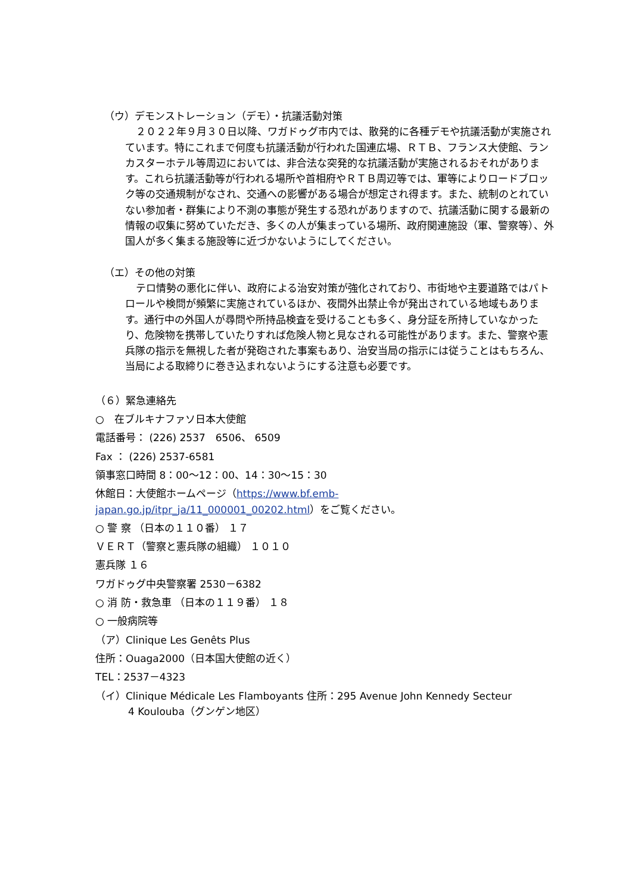（ウ）デモンストレーション（デモ）・抗議活動対策
２０２２年９月３０日以降、ワガドゥグ市内では、散発的に各種デモや抗議活動が実施されています。特にこれまで何度も抗議活動が行われた国連広場、ＲＴＢ、フランス大使館、ランカスターホテル等周辺においては、非合法な突発的な抗議活動が実施されるおそれがあります。これら抗議活動等が行われる場所や首相府やＲＴＢ周辺等では、軍等によりロードブロック等の交通規制がなされ、交通への影響がある場合が想定され得ます。また、統制のとれていない参加者・群集により不測の事態が発生する恐れがありますので、抗議活動に関する最新の情報の収集に努めていただき、多くの人が集まっている場所、政府関連施設（軍、警察等）、外国人が多く集まる施設等に近づかないようにしてください。
（エ）その他の対策
テロ情勢の悪化に伴い、政府による治安対策が強化されており、市街地や主要道路ではパトロールや検問が頻繁に実施されているほか、夜間外出禁止令が発出されている地域もあります。通行中の外国人が尋問や所持品検査を受けることも多く、身分証を所持していなかったり、危険物を携帯していたりすれば危険人物と見なされる可能性があります。また、警察や憲兵隊の指示を無視した者が発砲された事案もあり、治安当局の指示には従うことはもちろん、当局による取締りに巻き込まれないようにする注意も必要です。
（６）緊急連絡先
○　在ブルキナファソ日本大使館
電話番号： (226) 2537　6506、 6509
Fax ： (226) 2537-6581
領事窓口時間 8：00～12：00、14：30～15：30
休館日：大使館ホームページ（https://www.bf.emb-japan.go.jp/itpr_ja/11_000001_00202.html）をご覧ください。
○ 警 察 （日本の１１０番） １７
ＶＥＲＴ（警察と憲兵隊の組織） １０１０
憲兵隊 １６
ワガドゥグ中央警察署 2530－6382
○ 消 防・救急車 （日本の１１９番） １８
○ 一般病院等
（ア）Clinique Les Genêts Plus
住所：Ouaga2000（日本国大使館の近く）
TEL：2537－4323
（イ）Clinique Médicale Les Flamboyants 住所：295 Avenue John Kennedy Secteur
4 Koulouba（グンゲン地区）